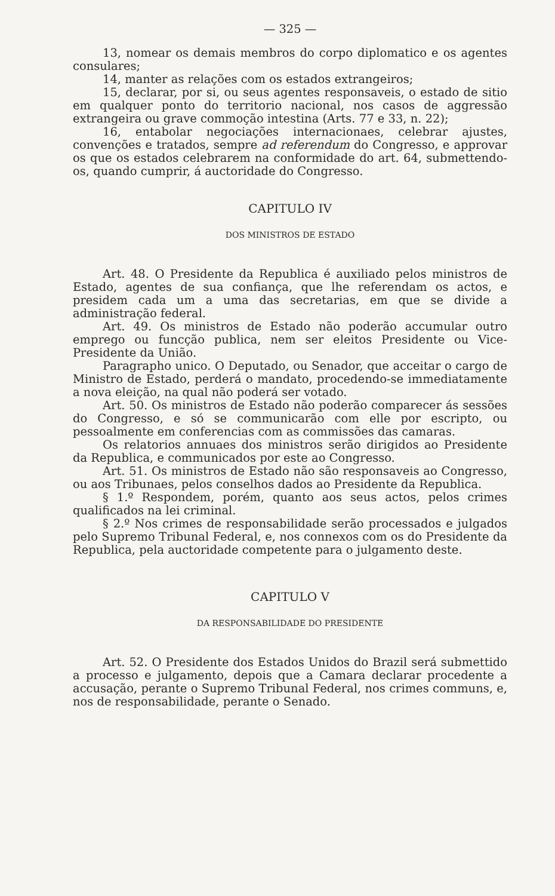— 325 —
13, nomear os demais membros do corpo diplomatico e os agentes consulares;
14, manter as relações com os estados extrangeiros;
15, declarar, por si, ou seus agentes responsaveis, o estado de sitio em qualquer ponto do territorio nacional, nos casos de aggressão extrangeira ou grave commoção intestina (Arts. 77 e 33, n. 22);
16, entabolar negociações internacionaes, celebrar ajustes, convenções e tratados, sempre ad referendum do Congresso, e approvar os que os estados celebrarem na conformidade do art. 64, submettendo-os, quando cumprir, á auctoridade do Congresso.
CAPITULO IV
DOS MINISTROS DE ESTADO
Art. 48. O Presidente da Republica é auxiliado pelos ministros de Estado, agentes de sua confiança, que lhe referendam os actos, e presidem cada um a uma das secretarias, em que se divide a administração federal.
Art. 49. Os ministros de Estado não poderão accumular outro emprego ou funcção publica, nem ser eleitos Presidente ou Vice-Presidente da União.
Paragrapho unico. O Deputado, ou Senador, que acceitar o cargo de Ministro de Estado, perderá o mandato, procedendo-se immediatamente a nova eleição, na qual não poderá ser votado.
Art. 50. Os ministros de Estado não poderão comparecer ás sessões do Congresso, e só se communicarão com elle por escripto, ou pessoalmente em conferencias com as commissões das camaras.
Os relatorios annuaes dos ministros serão dirigidos ao Presidente da Republica, e communicados por este ao Congresso.
Art. 51. Os ministros de Estado não são responsaveis ao Congresso, ou aos Tribunaes, pelos conselhos dados ao Presidente da Republica.
§ 1.º Respondem, porém, quanto aos seus actos, pelos crimes qualificados na lei criminal.
§ 2.º Nos crimes de responsabilidade serão processados e julgados pelo Supremo Tribunal Federal, e, nos connexos com os do Presidente da Republica, pela auctoridade competente para o julgamento deste.
CAPITULO V
DA RESPONSABILIDADE DO PRESIDENTE
Art. 52. O Presidente dos Estados Unidos do Brazil será submettido a processo e julgamento, depois que a Camara declarar procedente a accusação, perante o Supremo Tribunal Federal, nos crimes communs, e, nos de responsabilidade, perante o Senado.